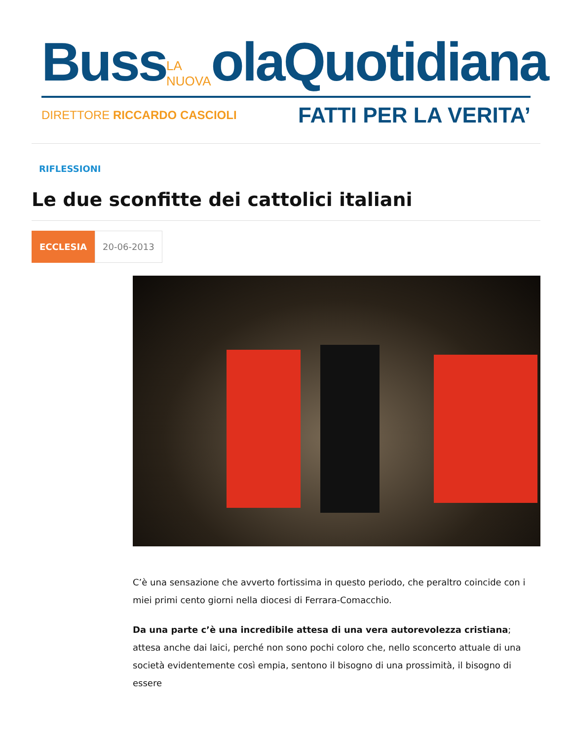Buss LA NUOVA olaQuotidiana
DIRETTORE RICCARDO CASCIOLI FATTI PER LA VERITA’
RIFLESSIONI
Le due sconfitte dei cattolici italiani
ECCLESIA 20-06-2013
C’è una sensazione che avverto fortissima in questo periodo, che peraltro coincide con i miei primi cento giorni nella diocesi di Ferrara-Comacchio.
Da una parte c’è una incredibile attesa di una vera autorevolezza cristiana; attesa anche dai laici, perché non sono pochi coloro che, nello sconcerto attuale di una società evidentemente così empia, sentono il bisogno di una prossimità, il bisogno di essere